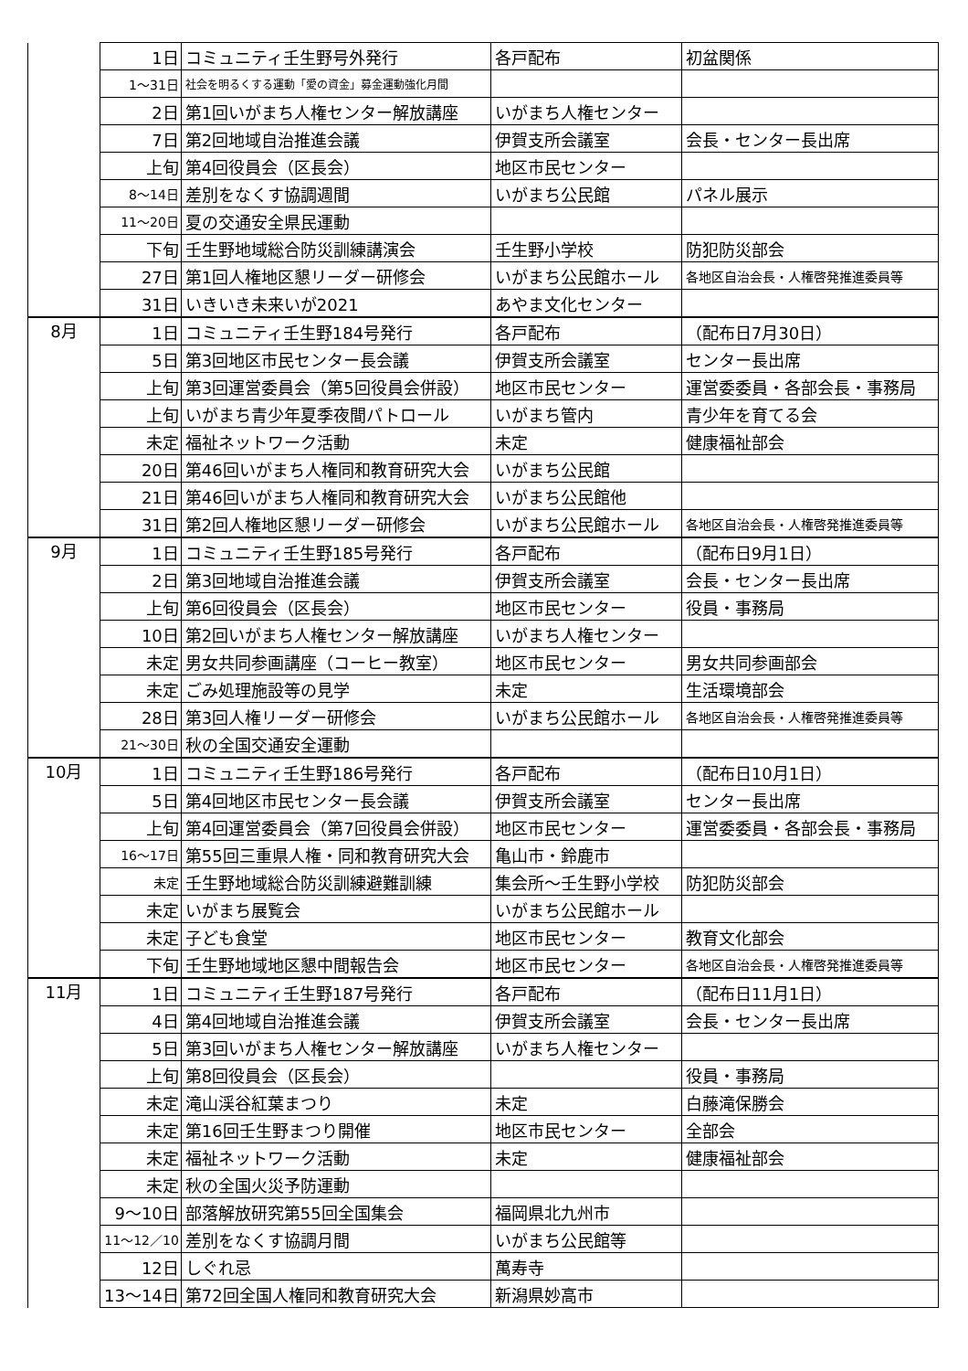| | 1日 | コミュニティ壬生野号外発行 | 各戸配布 | 初盆関係 |
| | 1～31日 | 社会を明るくする運動「愛の資金」募金運動強化月間 | | |
| | 2日 | 第1回いがまち人権センター解放講座 | いがまち人権センター | |
| | 7日 | 第2回地域自治推進会議 | 伊賀支所会議室 | 会長・センター長出席 |
| | 上旬 | 第4回役員会（区長会） | 地区市民センター | |
| | 8～14日 | 差別をなくす協調週間 | いがまち公民館 | パネル展示 |
| | 11～20日 | 夏の交通安全県民運動 | | |
| | 下旬 | 壬生野地域総合防災訓練講演会 | 壬生野小学校 | 防犯防災部会 |
| | 27日 | 第1回人権地区懇リーダー研修会 | いがまち公民館ホール | 各地区自治会長・人権啓発推進委員等 |
| | 31日 | いきいき未来いが2021 | あやま文化センター | |
| 8月 | 1日 | コミュニティ壬生野184号発行 | 各戸配布 | （配布日7月30日） |
| | 5日 | 第3回地区市民センター長会議 | 伊賀支所会議室 | センター長出席 |
| | 上旬 | 第3回運営委員会（第5回役員会併設） | 地区市民センター | 運営委委員・各部会長・事務局 |
| | 上旬 | いがまち青少年夏季夜間パトロール | いがまち管内 | 青少年を育てる会 |
| | 未定 | 福祉ネットワーク活動 | 未定 | 健康福祉部会 |
| | 20日 | 第46回いがまち人権同和教育研究大会 | いがまち公民館 | |
| | 21日 | 第46回いがまち人権同和教育研究大会 | いがまち公民館他 | |
| | 31日 | 第2回人権地区懇リーダー研修会 | いがまち公民館ホール | 各地区自治会長・人権啓発推進委員等 |
| 9月 | 1日 | コミュニティ壬生野185号発行 | 各戸配布 | （配布日9月1日） |
| | 2日 | 第3回地域自治推進会議 | 伊賀支所会議室 | 会長・センター長出席 |
| | 上旬 | 第6回役員会（区長会） | 地区市民センター | 役員・事務局 |
| | 10日 | 第2回いがまち人権センター解放講座 | いがまち人権センター | |
| | 未定 | 男女共同参画講座（コーヒー教室） | 地区市民センター | 男女共同参画部会 |
| | 未定 | ごみ処理施設等の見学 | 未定 | 生活環境部会 |
| | 28日 | 第3回人権リーダー研修会 | いがまち公民館ホール | 各地区自治会長・人権啓発推進委員等 |
| | 21～30日 | 秋の全国交通安全運動 | | |
| 10月 | 1日 | コミュニティ壬生野186号発行 | 各戸配布 | （配布日10月1日） |
| | 5日 | 第4回地区市民センター長会議 | 伊賀支所会議室 | センター長出席 |
| | 上旬 | 第4回運営委員会（第7回役員会併設） | 地区市民センター | 運営委委員・各部会長・事務局 |
| | 16～17日 | 第55回三重県人権・同和教育研究大会 | 亀山市・鈴鹿市 | |
| | 未定 | 壬生野地域総合防災訓練避難訓練 | 集会所～壬生野小学校 | 防犯防災部会 |
| | 未定 | いがまち展覧会 | いがまち公民館ホール | |
| | 未定 | 子ども食堂 | 地区市民センター | 教育文化部会 |
| | 下旬 | 壬生野地域地区懇中間報告会 | 地区市民センター | 各地区自治会長・人権啓発推進委員等 |
| 11月 | 1日 | コミュニティ壬生野187号発行 | 各戸配布 | （配布日11月1日） |
| | 4日 | 第4回地域自治推進会議 | 伊賀支所会議室 | 会長・センター長出席 |
| | 5日 | 第3回いがまち人権センター解放講座 | いがまち人権センター | |
| | 上旬 | 第8回役員会（区長会） | | 役員・事務局 |
| | 未定 | 滝山渓谷紅葉まつり | 未定 | 白藤滝保勝会 |
| | 未定 | 第16回壬生野まつり開催 | 地区市民センター | 全部会 |
| | 未定 | 福祉ネットワーク活動 | 未定 | 健康福祉部会 |
| | 未定 | 秋の全国火災予防運動 | | |
| | 9～10日 | 部落解放研究第55回全国集会 | 福岡県北九州市 | |
| | 11～12／10 | 差別をなくす協調月間 | いがまち公民館等 | |
| | 12日 | しぐれ忌 | 萬寿寺 | |
| | 13～14日 | 第72回全国人権同和教育研究大会 | 新潟県妙高市 | |